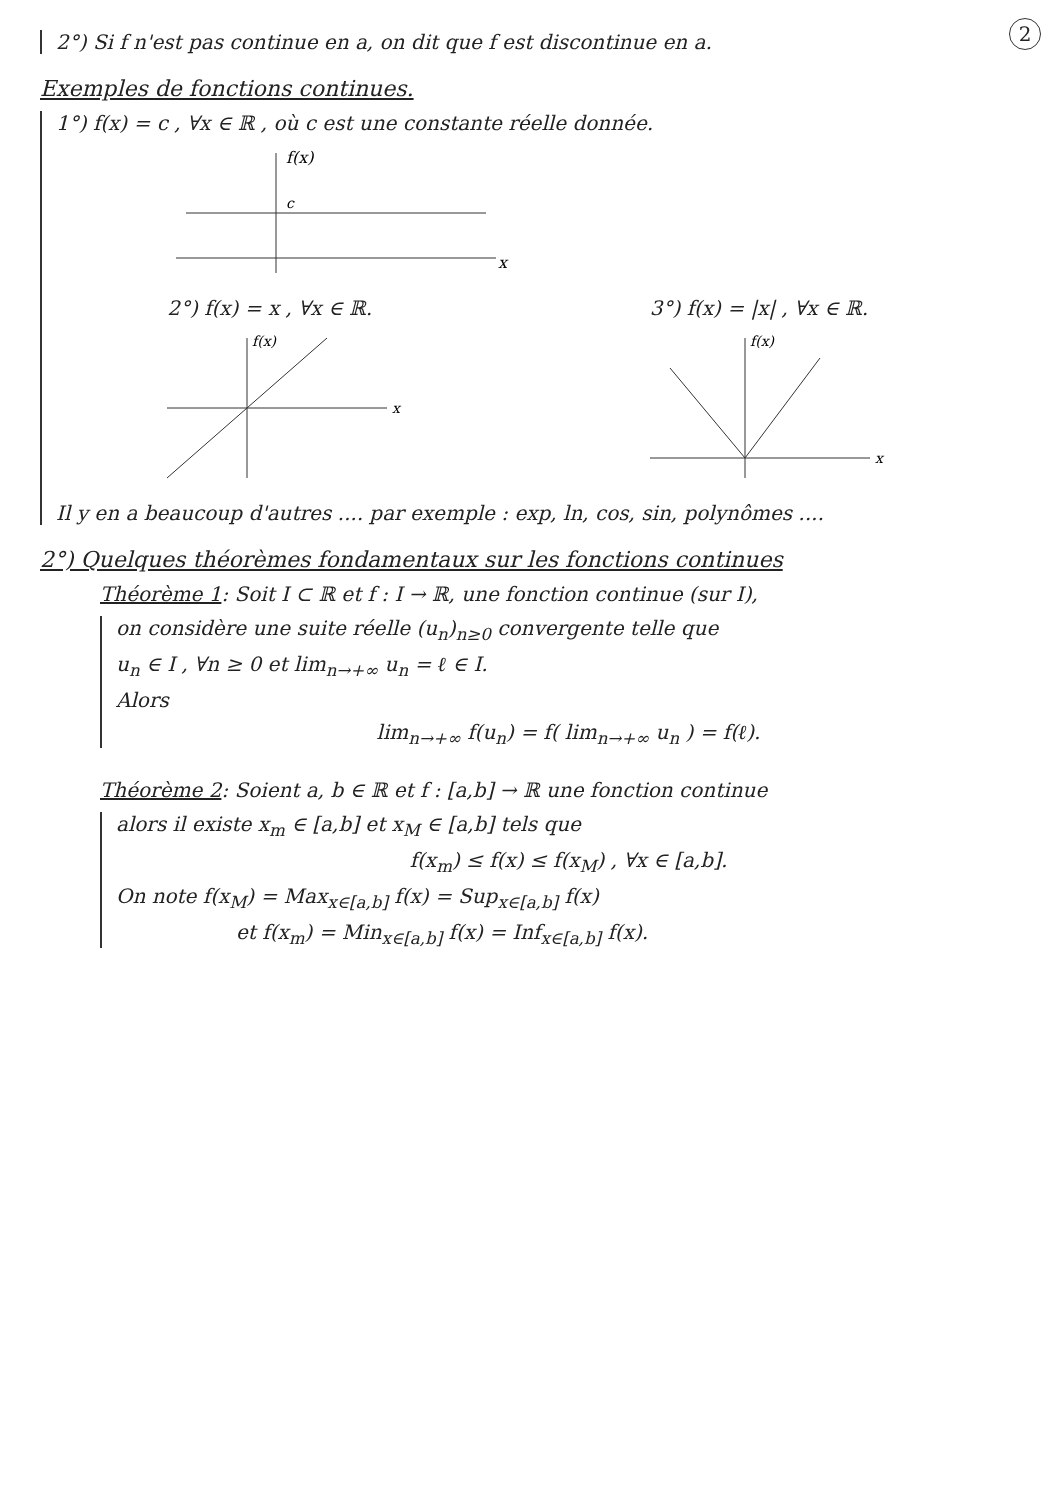2
2°) Si f n'est pas continue en a, on dit que f est discontinue en a.
Exemples de fonctions continues.
1°) f(x) = c , ∀x ∈ ℝ , où c est une constante réelle donnée.
f(x)
c
x
2°) f(x) = x , ∀x ∈ ℝ.
f(x)
x
3°) f(x) = |x| , ∀x ∈ ℝ.
f(x)
x
Il y en a beaucoup d'autres .... par exemple : exp, ln, cos, sin, polynômes ....
2°) Quelques théorèmes fondamentaux sur les fonctions continues
Théorème 1: Soit I ⊂ ℝ et f : I → ℝ, une fonction continue (sur I),
on considère une suite réelle (u<sub>n</sub>)<sub>n≥0</sub> convergente telle que
u<sub>n</sub> ∈ I , ∀n ≥ 0 et lim<sub>n→+∞</sub> u<sub>n</sub> = ℓ ∈ I.
Alors
lim<sub>n→+∞</sub> f(u<sub>n</sub>) = f( lim<sub>n→+∞</sub> u<sub>n</sub> ) = f(ℓ).
Théorème 2: Soient a, b ∈ ℝ et f : [a,b] → ℝ une fonction continue
alors il existe x<sub>m</sub> ∈ [a,b] et x<sub>M</sub> ∈ [a,b] tels que
f(x<sub>m</sub>) ≤ f(x) ≤ f(x<sub>M</sub>) , ∀x ∈ [a,b].
On note f(x<sub>M</sub>) = Max<sub>x∈[a,b]</sub> f(x) = Sup<sub>x∈[a,b]</sub> f(x)
et f(x<sub>m</sub>) = Min<sub>x∈[a,b]</sub> f(x) = Inf<sub>x∈[a,b]</sub> f(x).